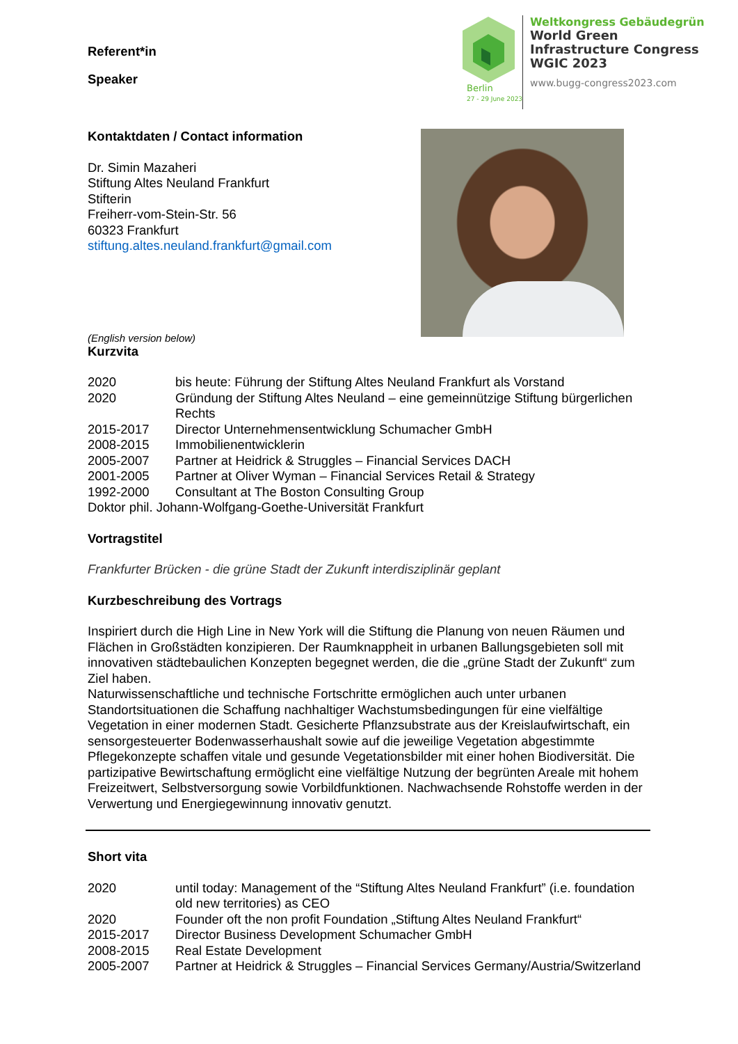Weltkongress Gebäudegrün
World Green
Infrastructure Congress
WGIC 2023
www.bugg-congress2023.com
Berlin
27 - 29 June 2023
Referent*in
Speaker
Kontaktdaten / Contact information
Dr. Simin Mazaheri
Stiftung Altes Neuland Frankfurt
Stifterin
Freiherr-vom-Stein-Str. 56
60323 Frankfurt
stiftung.altes.neuland.frankfurt@gmail.com
(English version below)
Kurzvita
2020 bis heute: Führung der Stiftung Altes Neuland Frankfurt als Vorstand
2020 Gründung der Stiftung Altes Neuland – eine gemeinnützige Stiftung bürgerlichen Rechts
2015-2017 Director Unternehmensentwicklung Schumacher GmbH
2008-2015 Immobilienentwicklerin
2005-2007 Partner at Heidrick & Struggles – Financial Services DACH
2001-2005 Partner at Oliver Wyman – Financial Services Retail & Strategy
1992-2000 Consultant at The Boston Consulting Group
Doktor phil. Johann-Wolfgang-Goethe-Universität Frankfurt
Vortragstitel
Frankfurter Brücken - die grüne Stadt der Zukunft interdisziplinär geplant
Kurzbeschreibung des Vortrags
Inspiriert durch die High Line in New York will die Stiftung die Planung von neuen Räumen und Flächen in Großstädten konzipieren. Der Raumknappheit in urbanen Ballungsgebieten soll mit innovativen städtebaulichen Konzepten begegnet werden, die die „grüne Stadt der Zukunft“ zum Ziel haben.
Naturwissenschaftliche und technische Fortschritte ermöglichen auch unter urbanen Standortsituationen die Schaffung nachhaltiger Wachstumsbedingungen für eine vielfältige Vegetation in einer modernen Stadt. Gesicherte Pflanzsubstrate aus der Kreislaufwirtschaft, ein sensorgesteuerter Bodenwasserhaushalt sowie auf die jeweilige Vegetation abgestimmte Pflegekonzepte schaffen vitale und gesunde Vegetationsbilder mit einer hohen Biodiversität. Die partizipative Bewirtschaftung ermöglicht eine vielfältige Nutzung der begrünten Areale mit hohem Freizeitwert, Selbstversorgung sowie Vorbildfunktionen. Nachwachsende Rohstoffe werden in der Verwertung und Energiegewinnung innovativ genutzt.
Short vita
2020 until today: Management of the “Stiftung Altes Neuland Frankfurt” (i.e. foundation old new territories) as CEO
2020 Founder oft the non profit Foundation „Stiftung Altes Neuland Frankfurt“
2015-2017 Director Business Development Schumacher GmbH
2008-2015 Real Estate Development
2005-2007 Partner at Heidrick & Struggles – Financial Services Germany/Austria/Switzerland